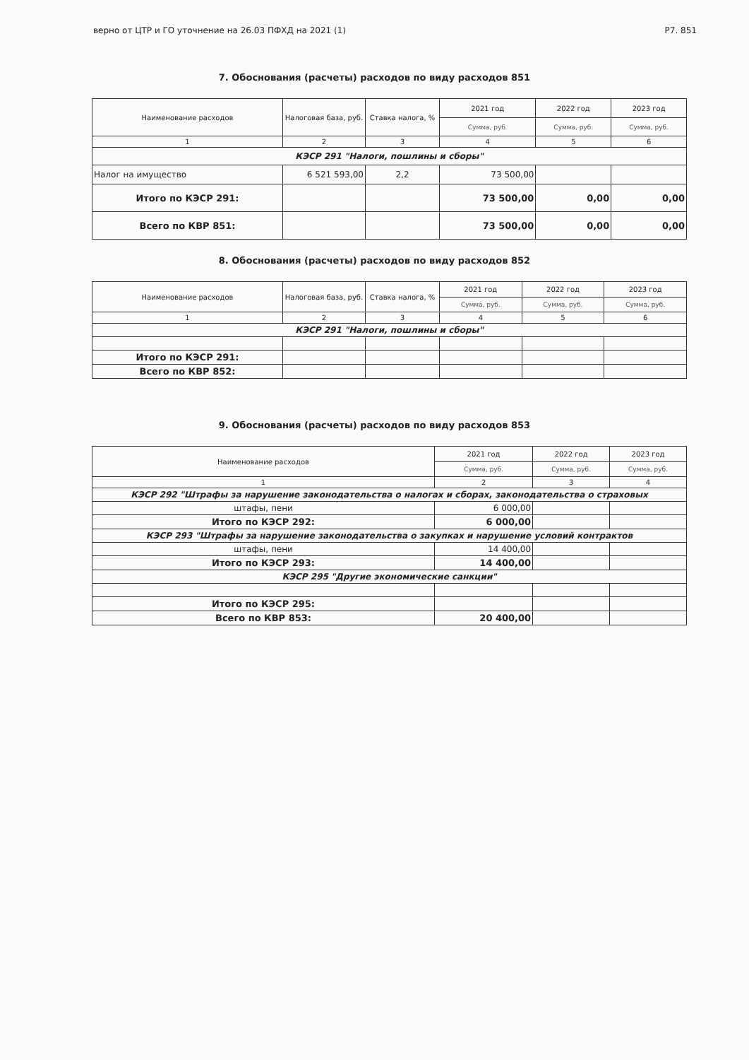верно от ЦТР и ГО уточнение на 26.03 ПФХД на 2021 (1) Р7. 851
7. Обоснования (расчеты) расходов по виду расходов 851
| Наименование расходов | Налоговая база, руб. | Ставка налога, % | 2021 год | 2022 год | 2023 год |
| --- | --- | --- | --- | --- | --- |
| | | | Сумма, руб. | Сумма, руб. | Сумма, руб. |
| 1 | 2 | 3 | 4 | 5 | 6 |
| КЭСР 291 "Налоги, пошлины и сборы" | | | | | |
| Налог на имущество | 6 521 593,00 | 2,2 | 73 500,00 | | |
| Итого по КЭСР 291: | | | 73 500,00 | 0,00 | 0,00 |
| Всего по КВР 851: | | | 73 500,00 | 0,00 | 0,00 |
8. Обоснования (расчеты) расходов по виду расходов 852
| Наименование расходов | Налоговая база, руб. | Ставка налога, % | 2021 год | 2022 год | 2023 год |
| --- | --- | --- | --- | --- | --- |
| | | | Сумма, руб. | Сумма, руб. | Сумма, руб. |
| 1 | 2 | 3 | 4 | 5 | 6 |
| КЭСР 291 "Налоги, пошлины и сборы" | | | | | |
| Итого по КЭСР 291: | | | | | |
| Всего по КВР 852: | | | | | |
9. Обоснования (расчеты) расходов по виду расходов 853
| Наименование расходов | 2021 год | 2022 год | 2023 год |
| --- | --- | --- | --- |
| | Сумма, руб. | Сумма, руб. | Сумма, руб. |
| 1 | 2 | 3 | 4 |
| КЭСР 292 "Штрафы за нарушение законодательства о налогах и сборах, законодательства о страховых | | | |
| штафы, пени | 6 000,00 | | |
| Итого по КЭСР 292: | 6 000,00 | | |
| КЭСР 293 "Штрафы за нарушение законодательства о закупках и нарушение условий контрактов | | | |
| штафы, пени | 14 400,00 | | |
| Итого по КЭСР 293: | 14 400,00 | | |
| КЭСР 295 "Другие экономические санкции" | | | |
| Итого по КЭСР 295: | | | |
| Всего по КВР 853: | 20 400,00 | | |